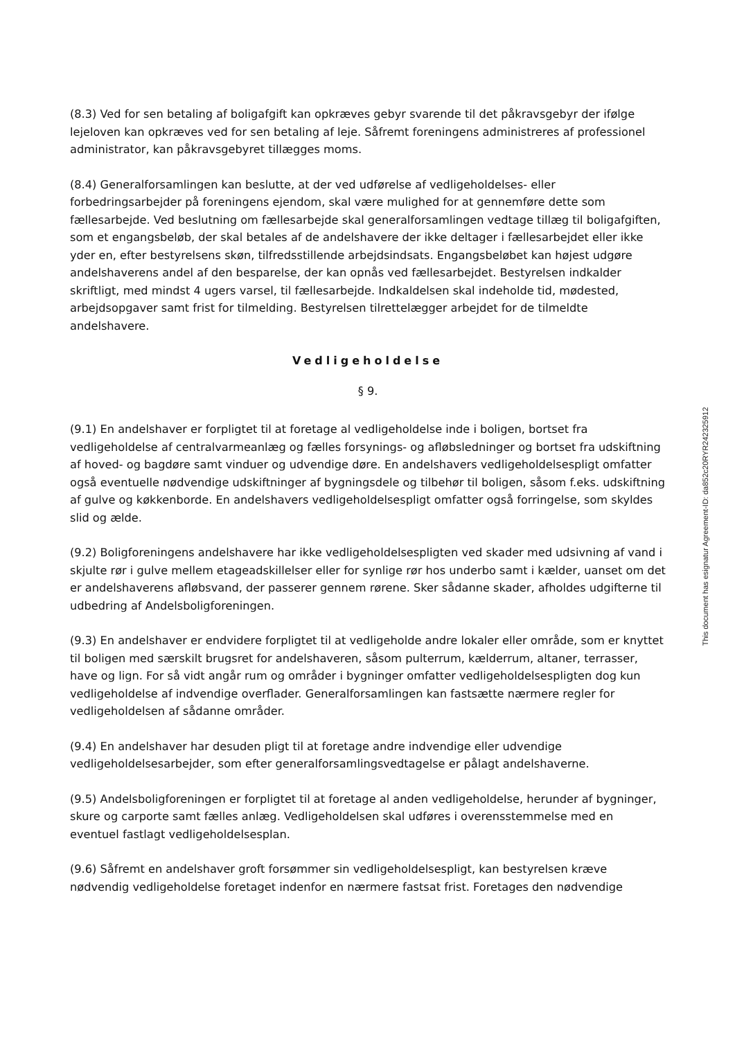(8.3) Ved for sen betaling af boligafgift kan opkræves gebyr svarende til det påkravsgebyr der ifølge lejeloven kan opkræves ved for sen betaling af leje. Såfremt foreningens administreres af professionel administrator, kan påkravsgebyret tillægges moms.
(8.4) Generalforsamlingen kan beslutte, at der ved udførelse af vedligeholdelses- eller forbedringsarbejder på foreningens ejendom, skal være mulighed for at gennemføre dette som fællesarbejde. Ved beslutning om fællesarbejde skal generalforsamlingen vedtage tillæg til boligafgiften, som et engangsbeløb, der skal betales af de andelshavere der ikke deltager i fællesarbejdet eller ikke yder en, efter bestyrelsens skøn, tilfredsstillende arbejdsindsats. Engangsbeløbet kan højest udgøre andelshaverens andel af den besparelse, der kan opnås ved fællesarbejdet. Bestyrelsen indkalder skriftligt, med mindst 4 ugers varsel, til fællesarbejde. Indkaldelsen skal indeholde tid, mødested, arbejdsopgaver samt frist for tilmelding. Bestyrelsen tilrettelægger arbejdet for de tilmeldte andelshavere.
Vedligeholdelse
§ 9.
(9.1) En andelshaver er forpligtet til at foretage al vedligeholdelse inde i boligen, bortset fra vedligeholdelse af centralvarmeanlæg og fælles forsynings- og afløbsledninger og bortset fra udskiftning af hoved- og bagdøre samt vinduer og udvendige døre. En andelshavers vedligeholdelsespligt omfatter også eventuelle nødvendige udskiftninger af bygningsdele og tilbehør til boligen, såsom f.eks. udskiftning af gulve og køkkenborde. En andelshavers vedligeholdelsespligt omfatter også forringelse, som skyldes slid og ælde.
(9.2) Boligforeningens andelshavere har ikke vedligeholdelsespligten ved skader med udsivning af vand i skjulte rør i gulve mellem etageadskillelser eller for synlige rør hos underbo samt i kælder, uanset om det er andelshaverens afløbsvand, der passerer gennem rørene. Sker sådanne skader, afholdes udgifterne til udbedring af Andelsboligforeningen.
(9.3) En andelshaver er endvidere forpligtet til at vedligeholde andre lokaler eller område, som er knyttet til boligen med særskilt brugsret for andelshaveren, såsom pulterrum, kælderrum, altaner, terrasser, have og lign. For så vidt angår rum og områder i bygninger omfatter vedligeholdelsespligten dog kun vedligeholdelse af indvendige overflader. Generalforsamlingen kan fastsætte nærmere regler for vedligeholdelsen af sådanne områder.
(9.4) En andelshaver har desuden pligt til at foretage andre indvendige eller udvendige vedligeholdelsesarbejder, som efter generalforsamlingsvedtagelse er pålagt andelshaverne.
(9.5) Andelsboligforeningen er forpligtet til at foretage al anden vedligeholdelse, herunder af bygninger, skure og carporte samt fælles anlæg. Vedligeholdelsen skal udføres i overensstemmelse med en eventuel fastlagt vedligeholdelsesplan.
(9.6) Såfremt en andelshaver groft forsømmer sin vedligeholdelsespligt, kan bestyrelsen kræve nødvendig vedligeholdelse foretaget indenfor en nærmere fastsat frist. Foretages den nødvendige
This document has esignatur Agreement-ID: da852c20RYR242325912